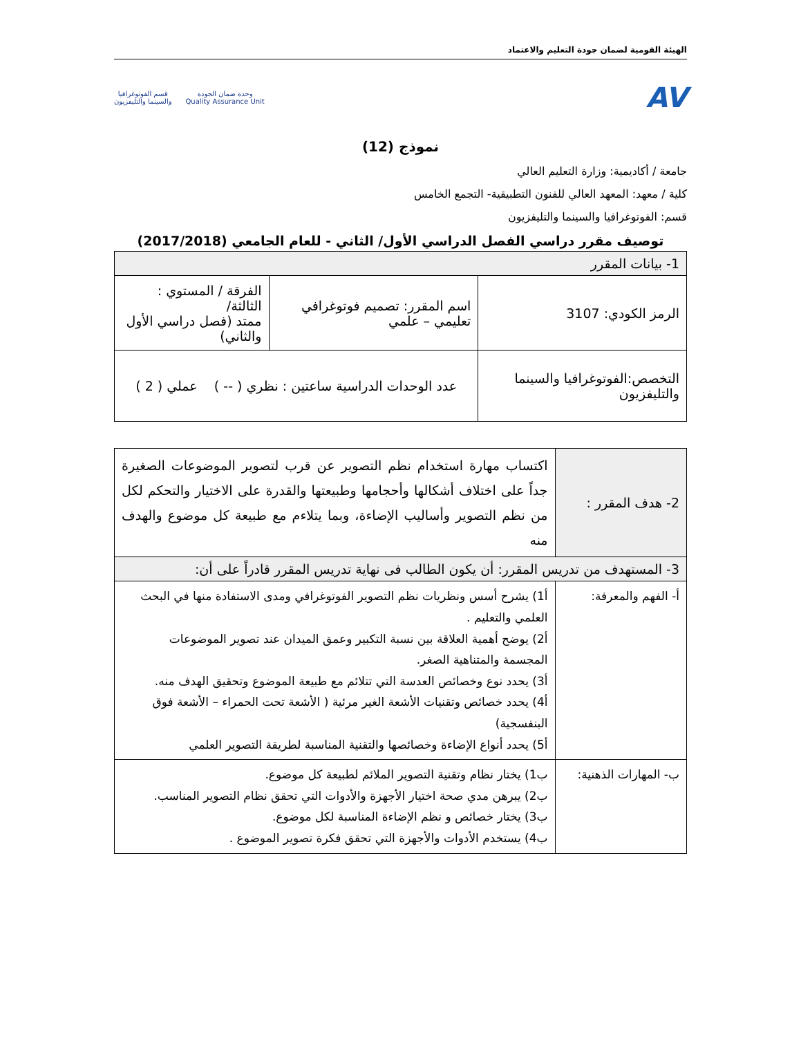الهيئة القومية لضمان جودة التعليم والاعتماد
AV
وحدة ضمان الجودة
Quality Assurance Unit
قسم الفوتوغرافيا
والسينما والتليفزيون
نموذج (12)
جامعة / أكاديمية: وزارة التعليم العالي
كلية / معهد: المعهد العالي للفنون التطبيقية- التجمع الخامس
قسم: الفوتوغرافيا والسينما والتليفزيون
توصيف مقرر دراسي الفصل الدراسي الأول/ الثاني - للعام الجامعي (2017/2018)
| 1- بيانات المقرر | | |
| الرمز الكودي: 3107 | اسم المقرر: تصميم فوتوغرافي تعليمي – علمي | الفرقة / المستوي : الثالثة/ ممتد (فصل دراسي الأول والثاني) |
| التخصص:الفوتوغرافيا والسينما والتليفزيون | عدد الوحدات الدراسية ساعتين : نظري ( -- ) عملي ( 2 ) | |
| 2- هدف المقرر : | اكتساب مهارة استخدام نظم التصوير عن قرب لتصوير الموضوعات الصغيرة جداً على اختلاف أشكالها وأحجامها وطبيعتها والقدرة على الاختيار والتحكم لكل من نظم التصوير وأساليب الإضاءة، وبما يتلاءم مع طبيعة كل موضوع والهدف منه |
| 3- المستهدف من تدريس المقرر: أن يكون الطالب فى نهاية تدريس المقرر قادراً على أن: | |
| أ- الفهم والمعرفة: | أ1) يشرح أسس ونظريات نظم التصوير الفوتوغرافي ومدى الاستفادة منها في البحث العلمي والتعليم . أ2) يوضح أهمية العلاقة بين نسبة التكبير وعمق الميدان عند تصوير الموضوعات المجسمة والمتناهية الصغر. أ3) يحدد نوع وخصائص العدسة التي تتلائم مع طبيعة الموضوع وتحقيق الهدف منه. أ4) يحدد خصائص وتقنيات الأشعة الغير مرئية ( الأشعة تحت الحمراء – الأشعة فوق البنفسجية) أ5) يحدد أنواع الإضاءة وخصائصها والتقنية المناسبة لطريقة التصوير العلمي |
| ب- المهارات الذهنية: | ب1) يختار نظام وتقنية التصوير الملائم لطبيعة كل موضوع. ب2) يبرهن مدي صحة اختيار الأجهزة والأدوات التي تحقق نظام التصوير المناسب. ب3) يختار خصائص و نظم الإضاءة المناسبة لكل موضوع. ب4) يستخدم الأدوات والأجهزة التي تحقق فكرة تصوير الموضوع . |